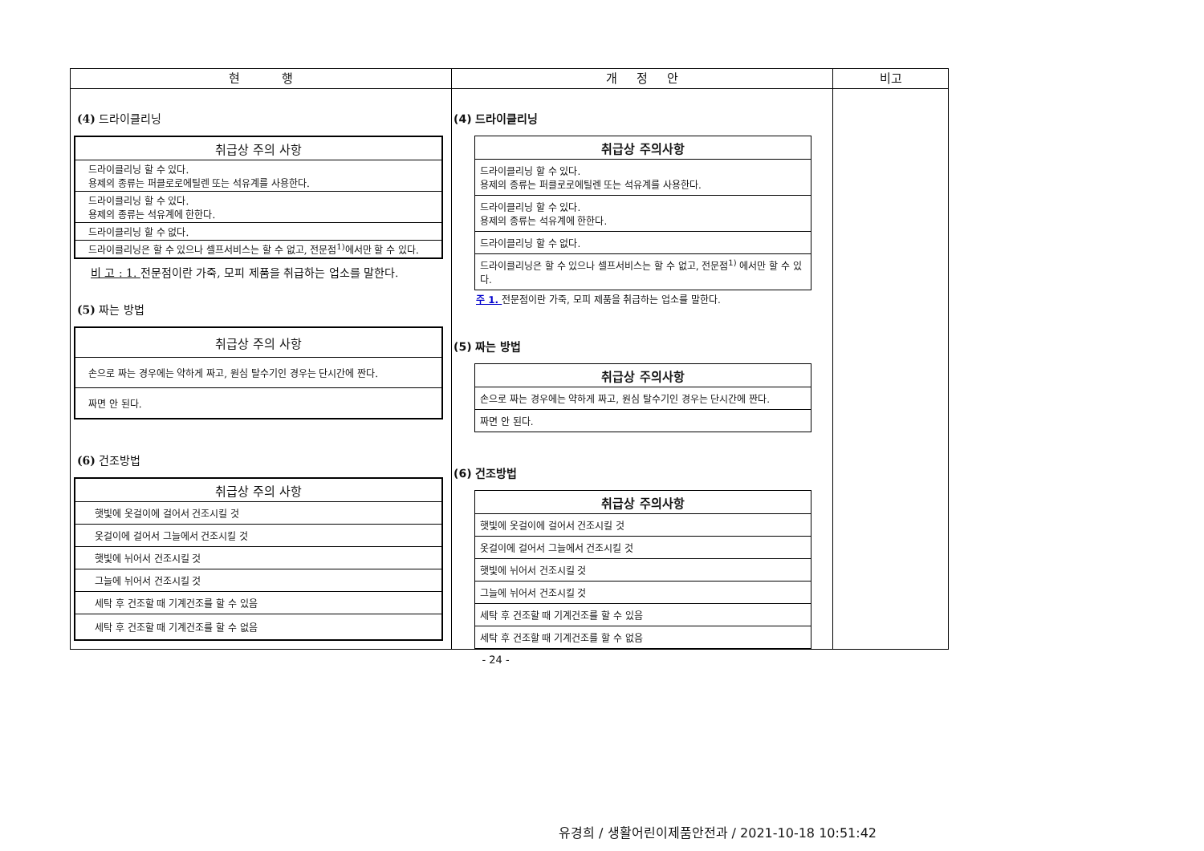| 현 행 | 개 정 안 | 비고 |
| --- | --- | --- |
| (4) 드라이클리닝 / 취급상 주의 사항 / / --- / / 드라이클리닝 할 수 있다. 용제의 종류는 퍼클로로에틸렌 또는 석유계를 사용한다. / / 드라이클리닝 할 수 있다. 용제의 종류는 석유계에 한한다. / / 드라이클리닝 할 수 없다. / / 드라이클리닝은 할 수 있으나 셀프서비스는 할 수 없고, 전문점<sup>1)</sup>에서만 할 수 있다. / 비 고 : 1. 전문점이란 가죽, 모피 제품을 취급하는 업소를 말한다. (5) 짜는 방법 / 취급상 주의 사항 / / --- / / 손으로 짜는 경우에는 약하게 짜고, 원심 탈수기인 경우는 단시간에 짠다. / / 짜면 안 된다. / (6) 건조방법 / 취급상 주의 사항 / / --- / / 햇빛에 옷걸이에 걸어서 건조시킬 것 / / 옷걸이에 걸어서 그늘에서 건조시킬 것 / / 햇빛에 뉘어서 건조시킬 것 / / 그늘에 뉘어서 건조시킬 것 / / 세탁 후 건조할 때 기계건조를 할 수 있음 / / 세탁 후 건조할 때 기계건조를 할 수 없음 / | (4) 드라이클리닝 / 취급상 주의사항 / / --- / / 드라이클리닝 할 수 있다. 용제의 종류는 퍼클로로에틸렌 또는 석유계를 사용한다. / / 드라이클리닝 할 수 있다. 용제의 종류는 석유계에 한한다. / / 드라이클리닝 할 수 없다. / / 드라이클리닝은 할 수 있으나 셀프서비스는 할 수 없고, 전문점<sup>1)</sup> 에서만 할 수 있다. / 주 1. 전문점이란 가죽, 모피 제품을 취급하는 업소를 말한다. (5) 짜는 방법 / 취급상 주의사항 / / --- / / 손으로 짜는 경우에는 약하게 짜고, 원심 탈수기인 경우는 단시간에 짠다. / / 짜면 안 된다. / (6) 건조방법 / 취급상 주의사항 / / --- / / 햇빛에 옷걸이에 걸어서 건조시킬 것 / / 옷걸이에 걸어서 그늘에서 건조시킬 것 / / 햇빛에 뉘어서 건조시킬 것 / / 그늘에 뉘어서 건조시킬 것 / / 세탁 후 건조할 때 기계건조를 할 수 있음 / / 세탁 후 건조할 때 기계건조를 할 수 없음 / | |
- 24 -
유경희 / 생활어린이제품안전과 / 2021-10-18 10:51:42